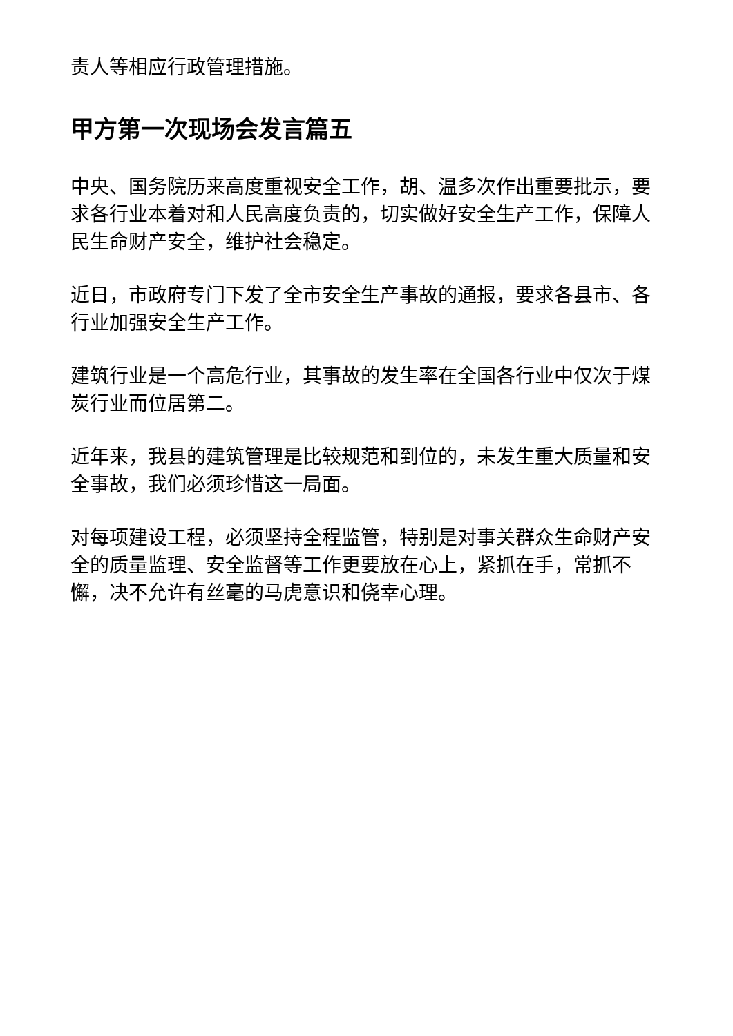责人等相应行政管理措施。
甲方第一次现场会发言篇五
中央、国务院历来高度重视安全工作，胡、温多次作出重要批示，要求各行业本着对和人民高度负责的，切实做好安全生产工作，保障人民生命财产安全，维护社会稳定。
近日，市政府专门下发了全市安全生产事故的通报，要求各县市、各行业加强安全生产工作。
建筑行业是一个高危行业，其事故的发生率在全国各行业中仅次于煤炭行业而位居第二。
近年来，我县的建筑管理是比较规范和到位的，未发生重大质量和安全事故，我们必须珍惜这一局面。
对每项建设工程，必须坚持全程监管，特别是对事关群众生命财产安全的质量监理、安全监督等工作更要放在心上，紧抓在手，常抓不懈，决不允许有丝毫的马虎意识和侥幸心理。